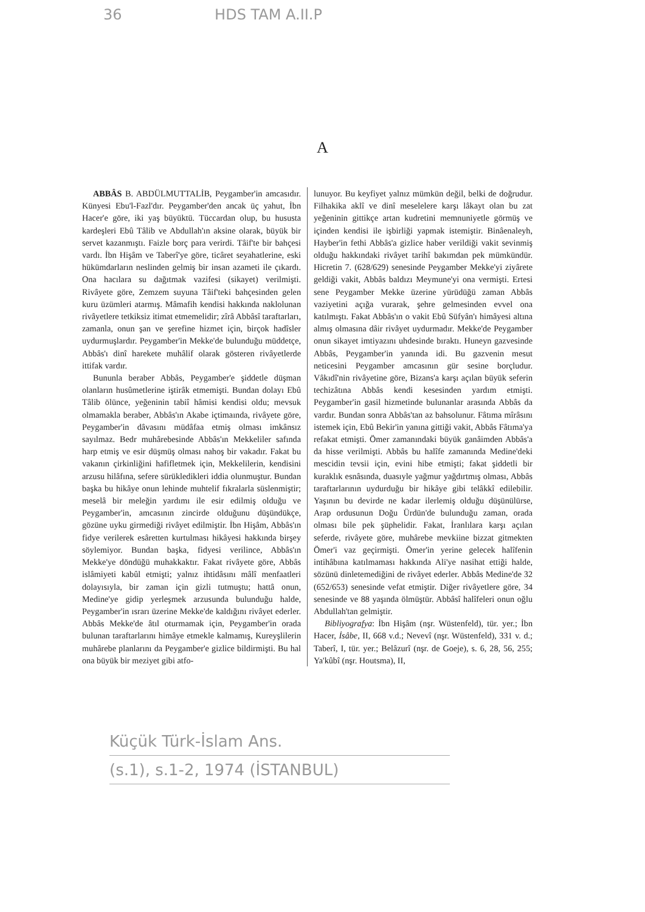36 HDS TAM A.II.P
A
ABBÂS B. ABDÜLMUTTALİB, Peygamber'in amcasıdır. Künyesi Ebu'l-Fazl'dır. Peygamber'den ancak üç yahut, İbn Hacer'e göre, iki yaş büyüktü. Tüccardan olup, bu hususta kardeşleri Ebû Tâlib ve Abdullah'ın aksine olarak, büyük bir servet kazanmıştı. Faizle borç para verirdi. Tâif'te bir bahçesi vardı. İbn Hişâm ve Taberî'ye göre, ticâret seyahatlerine, eski hükümdarların neslinden gelmiş bir insan azameti ile çıkardı. Ona hacılara su dağıtmak vazifesi (sikayet) verilmişti. Rivâyete göre, Zemzem suyuna Tâif'teki bahçesinden gelen kuru üzümleri atarmış. Mâmafih kendisi hakkında naklolunan rivâyetlere tetkiksiz itimat etmemelidir; zîrâ Abbâsî taraftarları, zamanla, onun şan ve şerefine hizmet için, birçok hadîsler uydurmuşlardır. Peygamber'in Mekke'de bulunduğu müddetçe, Abbâs'ı dinî harekete muhâlif olarak gösteren rivâyetlerde ittifak vardır.
Bununla beraber Abbâs, Peygamber'e şiddetle düşman olanların husûmetlerine iştirâk etmemişti. Bundan dolayı Ebû Tâlib ölünce, yeğeninin tabiî hâmisi kendisi oldu; mevsuk olmamakla beraber, Abbâs'ın Akabe içtimaında, rivâyete göre, Peygamber'in dâvasını müdâfaa etmiş olması imkânsız sayılmaz. Bedr muhârebesinde Abbâs'ın Mekkeliler safında harp etmiş ve esir düşmüş olması nahoş bir vakadır. Fakat bu vakanın çirkinliğini hafifletmek için, Mekkelilerin, kendisini arzusu hilâfına, sefere sürükledikleri iddia olunmuştur. Bundan başka bu hikâye onun lehinde muhtelif fıkralarla süslenmiştir; meselâ bir meleğin yardımı ile esir edilmiş olduğu ve Peygamber'in, amcasının zincirde olduğunu düşündükçe, gözüne uyku girmediği rivâyet edilmiştir. İbn Hişâm, Abbâs'ın fidye verilerek esâretten kurtulması hikâyesi hakkında birşey söylemiyor. Bundan başka, fidyesi verilince, Abbâs'ın Mekke'ye döndüğü muhakkaktır. Fakat rivâyete göre, Abbâs islâmiyeti kabûl etmişti; yalnız ihtidâsını mâlî menfaatleri dolayısıyla, bir zaman için gizli tutmuştu; hattâ onun, Medine'ye gidip yerleşmek arzusunda bulunduğu halde, Peygamber'in ısrarı üzerine Mekke'de kaldığını rivâyet ederler. Abbâs Mekke'de âtıl oturmamak için, Peygamber'in orada bulunan taraftarlarını himâye etmekle kalmamış, Kureyşlilerin muhârebe planlarını da Peygamber'e gizlice bildirmişti. Bu hal ona büyük bir meziyet gibi atfo-
lunuyor. Bu keyfiyet yalnız mümkün değil, belki de doğrudur. Filhakika aklî ve dinî meselelere karşı lâkayt olan bu zat yeğeninin gittikçe artan kudretini memnuniyetle görmüş ve içinden kendisi ile işbirliği yapmak istemiştir. Binâenaleyh, Hayber'in fethi Abbâs'a gizlice haber verildiği vakit sevinmiş olduğu hakkındaki rivâyet tarihî bakımdan pek mümkündür. Hicretin 7. (628/629) senesinde Peygamber Mekke'yi ziyârete geldiği vakit, Abbâs baldızı Meymune'yi ona vermişti. Ertesi sene Peygamber Mekke üzerine yürüdüğü zaman Abbâs vaziyetini açığa vurarak, şehre gelmesinden evvel ona katılmıştı. Fakat Abbâs'ın o vakit Ebû Süfyân'ı himâyesi altına almış olmasına dâir rivâyet uydurmadır. Mekke'de Peygamber onun sikayet imtiyazını uhdesinde bıraktı. Huneyn gazvesinde Abbâs, Peygamber'in yanında idi. Bu gazvenin mesut neticesini Peygamber amcasının gür sesine borçludur. Vâkıdî'nin rivâyetine göre, Bizans'a karşı açılan büyük seferin techizâtına Abbâs kendi kesesinden yardım etmişti. Peygamber'in gasil hizmetinde bulunanlar arasında Abbâs da vardır. Bundan sonra Abbâs'tan az bahsolunur. Fâtıma mîrâsını istemek için, Ebû Bekir'in yanına gittiği vakit, Abbâs Fâtıma'ya refakat etmişti. Ömer zamanındaki büyük ganâimden Abbâs'a da hisse verilmişti. Abbâs bu halîfe zamanında Medine'deki mescidin tevsii için, evini hibe etmişti; fakat şiddetli bir kuraklık esnâsında, duasıyle yağmur yağdırtmış olması, Abbâs taraftarlarının uydurduğu bir hikâye gibi telâkkî edilebilir. Yaşının bu devirde ne kadar ilerlemiş olduğu düşünülürse, Arap ordusunun Doğu Ürdün'de bulunduğu zaman, orada olması bile pek şüphelidir. Fakat, İranlılara karşı açılan seferde, rivâyete göre, muhârebe mevkiine bizzat gitmekten Ömer'i vaz geçirmişti. Ömer'in yerine gelecek halîfenin intihâbına katılmaması hakkında Ali'ye nasihat ettiği halde, sözünü dinletemediğini de rivâyet ederler. Abbâs Medine'de 32 (652/653) senesinde vefat etmiştir. Diğer rivâyetlere göre, 34 senesinde ve 88 yaşında ölmüştür. Abbâsî halîfeleri onun oğlu Abdullah'tan gelmiştir.
Bibliyografya: İbn Hişâm (nşr. Wüstenfeld), tür. yer.; İbn Hacer, İsâbe, II, 668 v.d.; Nevevî (nşr. Wüstenfeld), 331 v. d.; Taberî, I, tür. yer.; Belâzurî (nşr. de Goeje), s. 6, 28, 56, 255; Ya'kûbî (nşr. Houtsma), II,
Küçük Türk-İslam Ans.
(s.1), s.1-2, 1974 (İSTANBUL)